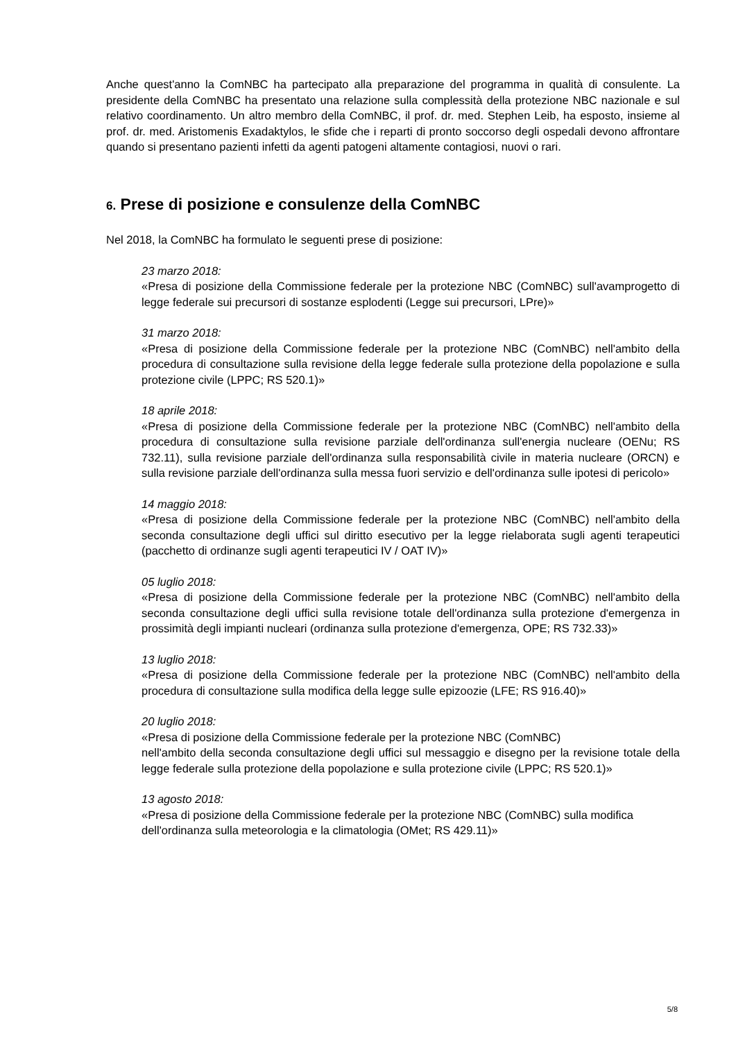Anche quest'anno la ComNBC ha partecipato alla preparazione del programma in qualità di consulente. La presidente della ComNBC ha presentato una relazione sulla complessità della protezione NBC nazionale e sul relativo coordinamento. Un altro membro della ComNBC, il prof. dr. med. Stephen Leib, ha esposto, insieme al prof. dr. med. Aristomenis Exadaktylos, le sfide che i reparti di pronto soccorso degli ospedali devono affrontare quando si presentano pazienti infetti da agenti patogeni altamente contagiosi, nuovi o rari.
6. Prese di posizione e consulenze della ComNBC
Nel 2018, la ComNBC ha formulato le seguenti prese di posizione:
23 marzo 2018:
«Presa di posizione della Commissione federale per la protezione NBC (ComNBC) sull'avamprogetto di legge federale sui precursori di sostanze esplodenti (Legge sui precursori, LPre)»
31 marzo 2018:
«Presa di posizione della Commissione federale per la protezione NBC (ComNBC) nell'ambito della procedura di consultazione sulla revisione della legge federale sulla protezione della popolazione e sulla protezione civile (LPPC; RS 520.1)»
18 aprile 2018:
«Presa di posizione della Commissione federale per la protezione NBC (ComNBC) nell'ambito della procedura di consultazione sulla revisione parziale dell'ordinanza sull'energia nucleare (OENu; RS 732.11), sulla revisione parziale dell'ordinanza sulla responsabilità civile in materia nucleare (ORCN) e sulla revisione parziale dell'ordinanza sulla messa fuori servizio e dell'ordinanza sulle ipotesi di pericolo»
14 maggio 2018:
«Presa di posizione della Commissione federale per la protezione NBC (ComNBC) nell'ambito della seconda consultazione degli uffici sul diritto esecutivo per la legge rielaborata sugli agenti terapeutici (pacchetto di ordinanze sugli agenti terapeutici IV / OAT IV)»
05 luglio 2018:
«Presa di posizione della Commissione federale per la protezione NBC (ComNBC) nell'ambito della seconda consultazione degli uffici sulla revisione totale dell'ordinanza sulla protezione d'emergenza in prossimità degli impianti nucleari (ordinanza sulla protezione d'emergenza, OPE; RS 732.33)»
13 luglio 2018:
«Presa di posizione della Commissione federale per la protezione NBC (ComNBC) nell'ambito della procedura di consultazione sulla modifica della legge sulle epizoozie (LFE; RS 916.40)»
20 luglio 2018:
«Presa di posizione della Commissione federale per la protezione NBC (ComNBC)
nell'ambito della seconda consultazione degli uffici sul messaggio e disegno per la revisione totale della legge federale sulla protezione della popolazione e sulla protezione civile (LPPC; RS 520.1)»
13 agosto 2018:
«Presa di posizione della Commissione federale per la protezione NBC (ComNBC) sulla modifica dell'ordinanza sulla meteorologia e la climatologia (OMet; RS 429.11)»
5/8